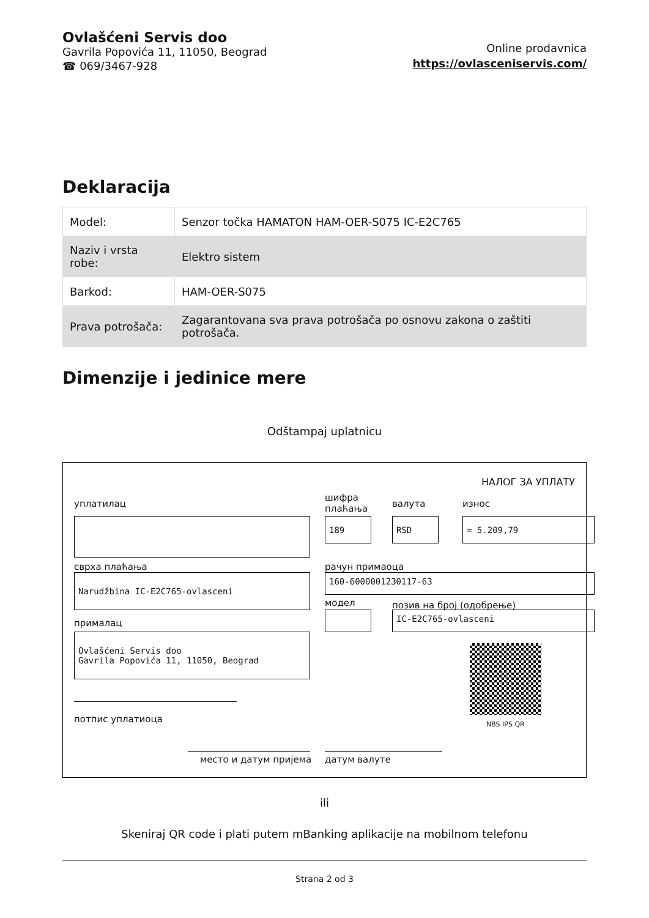Ovlašćeni Servis doo
Gavrila Popovića 11, 11050, Beograd
☎ 069/3467-928
Online prodavnica
https://ovlasceniservis.com/
Deklaracija
| Model: | Senzor točka HAMATON HAM-OER-S075 IC-E2C765 |
| Naziv i vrsta robe: | Elektro sistem |
| Barkod: | HAM-OER-S075 |
| Prava potrošača: | Zagarantovana sva prava potrošača po osnovu zakona o zaštiti potrošača. |
Dimenzije i jedinice mere
Odštampaj uplatnicu
НАЛОГ ЗА УПЛАТУ
уплатилац
шифра
плаћања
валута износ
189 RSD = 5.209,79
сврха плаћања рачун примаоца
Narudžbina IC-E2C765-ovlasceni 160-6000001230117-63
модел позив на број (одобрење)
IC-E2C765-ovlasceni
прималац
Ovlašćeni Servis doo
Gavrila Popovića 11, 11050, Beograd
NBS IPS QR
потпис уплатиоца
место и датум пријема датум валуте
ili
Skeniraj QR code i plati putem mBanking aplikacije na mobilnom telefonu
Strana 2 od 3